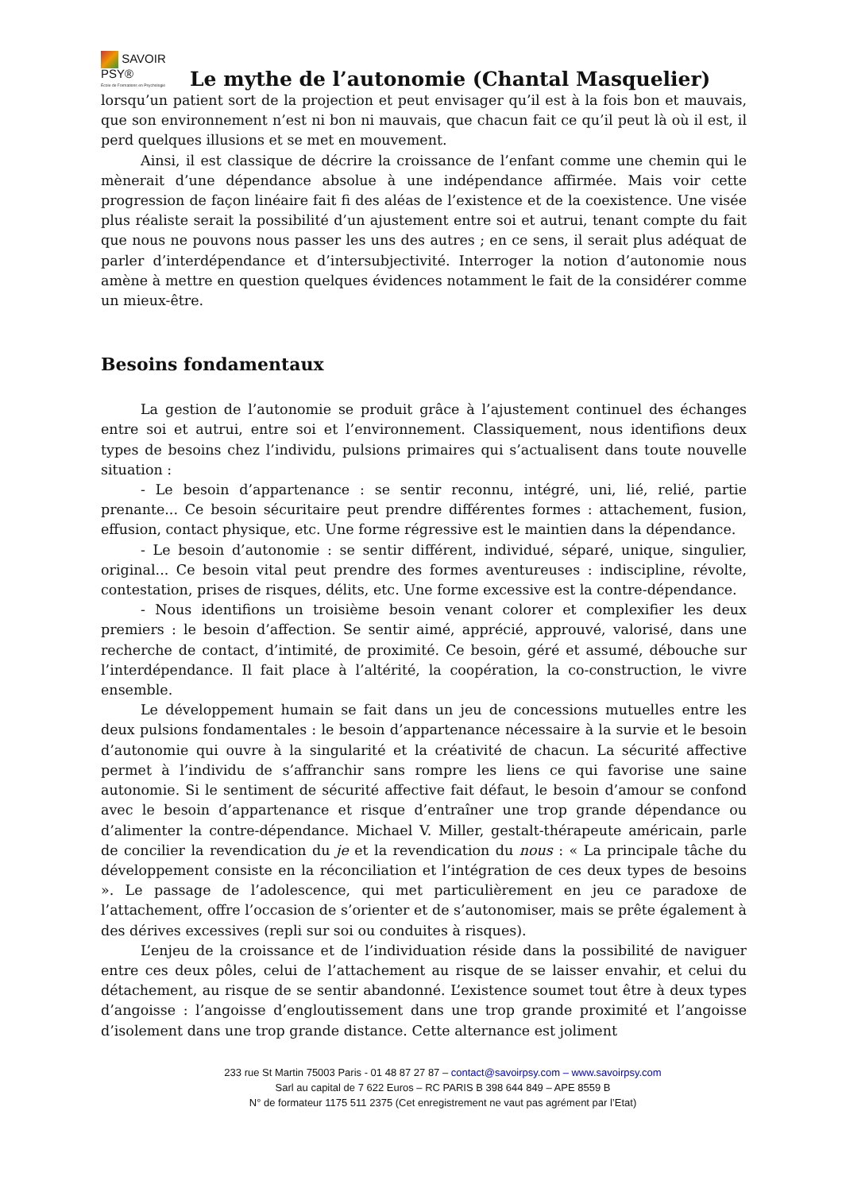SAVOIR PSY®
École de Formations en Psychologie
Le mythe de l’autonomie (Chantal Masquelier)
lorsqu’un patient sort de la projection et peut envisager qu’il est à la fois bon et mauvais, que son environnement n’est ni bon ni mauvais, que chacun fait ce qu’il peut là où il est, il perd quelques illusions et se met en mouvement.
Ainsi, il est classique de décrire la croissance de l’enfant comme une chemin qui le mènerait d’une dépendance absolue à une indépendance affirmée. Mais voir cette progression de façon linéaire fait fi des aléas de l’existence et de la coexistence. Une visée plus réaliste serait la possibilité d’un ajustement entre soi et autrui, tenant compte du fait que nous ne pouvons nous passer les uns des autres ; en ce sens, il serait plus adéquat de parler d’interdépendance et d’intersubjectivité. Interroger la notion d’autonomie nous amène à mettre en question quelques évidences notamment le fait de la considérer comme un mieux-être.
Besoins fondamentaux
La gestion de l’autonomie se produit grâce à l’ajustement continuel des échanges entre soi et autrui, entre soi et l’environnement. Classiquement, nous identifions deux types de besoins chez l’individu, pulsions primaires qui s’actualisent dans toute nouvelle situation :
- Le besoin d’appartenance : se sentir reconnu, intégré, uni, lié, relié, partie prenante... Ce besoin sécuritaire peut prendre différentes formes : attachement, fusion, effusion, contact physique, etc. Une forme régressive est le maintien dans la dépendance.
- Le besoin d’autonomie : se sentir différent, individué, séparé, unique, singulier, original... Ce besoin vital peut prendre des formes aventureuses : indiscipline, révolte, contestation, prises de risques, délits, etc. Une forme excessive est la contre-dépendance.
- Nous identifions un troisième besoin venant colorer et complexifier les deux premiers : le besoin d’affection. Se sentir aimé, apprécié, approuvé, valorisé, dans une recherche de contact, d’intimité, de proximité. Ce besoin, géré et assumé, débouche sur l’interdépendance. Il fait place à l’altérité, la coopération, la co-construction, le vivre ensemble.
Le développement humain se fait dans un jeu de concessions mutuelles entre les deux pulsions fondamentales : le besoin d’appartenance nécessaire à la survie et le besoin d’autonomie qui ouvre à la singularité et la créativité de chacun. La sécurité affective permet à l’individu de s’affranchir sans rompre les liens ce qui favorise une saine autonomie. Si le sentiment de sécurité affective fait défaut, le besoin d’amour se confond avec le besoin d’appartenance et risque d’entraîner une trop grande dépendance ou d’alimenter la contre-dépendance. Michael V. Miller, gestalt-thérapeute américain, parle de concilier la revendication du je et la revendication du nous : « La principale tâche du développement consiste en la réconciliation et l’intégration de ces deux types de besoins ». Le passage de l’adolescence, qui met particulièrement en jeu ce paradoxe de l’attachement, offre l’occasion de s’orienter et de s’autonomiser, mais se prête également à des dérives excessives (repli sur soi ou conduites à risques).
L’enjeu de la croissance et de l’individuation réside dans la possibilité de naviguer entre ces deux pôles, celui de l’attachement au risque de se laisser envahir, et celui du détachement, au risque de se sentir abandonné. L’existence soumet tout être à deux types d’angoisse : l’angoisse d’engloutissement dans une trop grande proximité et l’angoisse d’isolement dans une trop grande distance. Cette alternance est joliment
233 rue St Martin 75003 Paris - 01 48 87 27 87 – contact@savoirpsy.com – www.savoirpsy.com
Sarl au capital de 7 622 Euros – RC PARIS B 398 644 849 – APE 8559 B
N° de formateur 1175 511 2375 (Cet enregistrement ne vaut pas agrément par l’Etat)